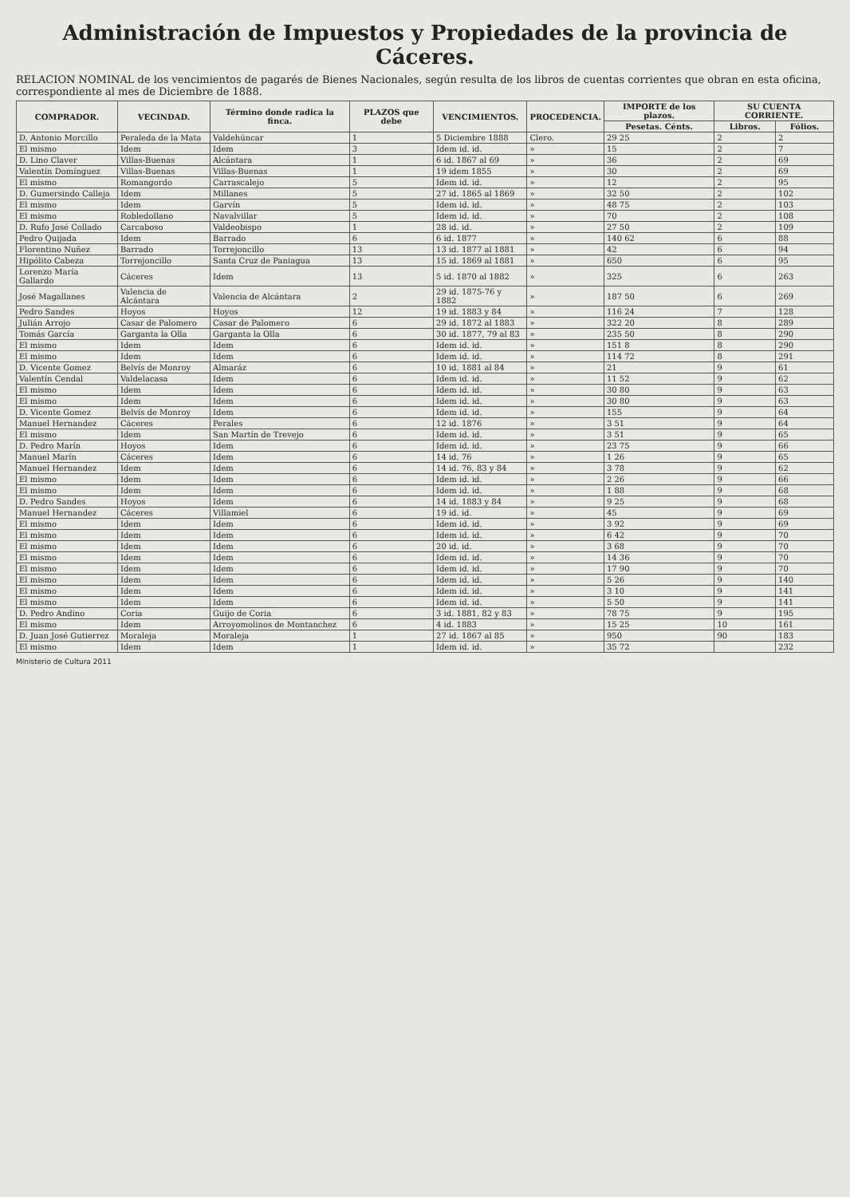Administración de Impuestos y Propiedades de la provincia de Cáceres.
RELACION NOMINAL de los vencimientos de pagarés de Bienes Nacionales, según resulta de los libros de cuentas corrientes que obran en esta oficina, correspondiente al mes de Diciembre de 1888.
| COMPRADOR. | VECINDAD. | Término donde radica la finca. | PLAZOS que debe | VENCIMIENTOS. | PROCEDENCIA. | IMPORTE de los plazos. | SU CUENTA CORRIENTE. | |
| --- | --- | --- | --- | --- | --- | --- | --- | --- |
| | | | | | | Pesetas. Cénts. | Libros. | Fólios. |
| D. Antonio Morcillo | Peraleda de la Mata | Valdehúncar | 1 | 5 Diciembre 1888 | Clero. | 29 25 | 2 | 2 |
| El mismo | Idem | Idem | 3 | Idem id. id. | » | 15 | 2 | 7 |
| D. Lino Claver | Villas-Buenas | Alcántara | 1 | 6 id. 1867 al 69 | » | 36 | 2 | 69 |
| Valentín Domínguez | Villas-Buenas | Villas-Buenas | 1 | 19 idem 1855 | » | 30 | 2 | 69 |
| El mismo | Romangordo | Carrascalejo | 5 | Idem id. id. | » | 12 | 2 | 95 |
| D. Gumersindo Calleja | Idem | Millanes | 5 | 27 id. 1865 al 1869 | » | 32 50 | 2 | 102 |
| El mismo | Idem | Garvín | 5 | Idem id. id. | » | 48 75 | 2 | 103 |
| El mismo | Robledollano | Navalvillar | 5 | Idem id. id. | » | 70 | 2 | 108 |
| D. Rufo José Collado | Carcaboso | Valdeobispo | 1 | 28 id. id. | » | 27 50 | 2 | 109 |
| Pedro Quijada | Idem | Barrado | 6 | 6 id. 1877 | » | 140 62 | 6 | 88 |
| Florentino Nuñez | Barrado | Torrejoncillo | 13 | 13 id. 1877 al 1881 | » | 42 | 6 | 94 |
| Hipólito Cabeza | Torrejoncillo | Santa Cruz de Paniagua | 13 | 15 id. 1869 al 1881 | » | 650 | 6 | 95 |
| Lorenzo María Gallardo | Cáceres | Idem | 13 | 5 id. 1870 al 1882 | » | 325 | 6 | 263 |
| José Magallanes | Valencia de Alcántara | Valencia de Alcántara | 2 | 29 id. 1875-76 y 1882 | » | 187 50 | 6 | 269 |
| Pedro Sandes | Hoyos | Hoyos | 12 | 19 id. 1883 y 84 | » | 116 24 | 7 | 128 |
| Julián Arrojo | Casar de Palomero | Casar de Palomero | 6 | 29 id. 1872 al 1883 | » | 322 20 | 8 | 289 |
| Tomás García | Garganta la Olla | Garganta la Olla | 6 | 30 id. 1877, 79 al 83 | » | 235 50 | 8 | 290 |
| El mismo | Idem | Idem | 6 | Idem id. id. | » | 151 8 | 8 | 290 |
| El mismo | Idem | Idem | 6 | Idem id. id. | » | 114 72 | 8 | 291 |
| D. Vicente Gomez | Belvís de Monroy | Almaráz | 6 | 10 id. 1881 al 84 | » | 21 | 9 | 61 |
| Valentín Cendal | Valdelacasa | Idem | 6 | Idem id. id. | » | 11 52 | 9 | 62 |
| El mismo | Idem | Idem | 6 | Idem id. id. | » | 30 80 | 9 | 63 |
| El mismo | Idem | Idem | 6 | Idem id. id. | » | 30 80 | 9 | 63 |
| D. Vicente Gomez | Belvís de Monroy | Idem | 6 | Idem id. id. | » | 155 | 9 | 64 |
| Manuel Hernandez | Cáceres | Perales | 6 | 12 id. 1876 | » | 3 51 | 9 | 64 |
| El mismo | Idem | San Martín de Trevejo | 6 | Idem id. id. | » | 3 51 | 9 | 65 |
| D. Pedro Marín | Hoyos | Idem | 6 | Idem id. id. | » | 23 75 | 9 | 66 |
| Manuel Marín | Cáceres | Idem | 6 | 14 id. 76 | » | 1 26 | 9 | 65 |
| Manuel Hernandez | Idem | Idem | 6 | 14 id. 76, 83 y 84 | » | 3 78 | 9 | 62 |
| El mismo | Idem | Idem | 6 | Idem id. id. | » | 2 26 | 9 | 66 |
| El mismo | Idem | Idem | 6 | Idem id. id. | » | 1 88 | 9 | 68 |
| D. Pedro Sandes | Hoyos | Idem | 6 | 14 id. 1883 y 84 | » | 9 25 | 9 | 68 |
| Manuel Hernandez | Cáceres | Villamiel | 6 | 19 id. id. | » | 45 | 9 | 69 |
| El mismo | Idem | Idem | 6 | Idem id. id. | » | 3 92 | 9 | 69 |
| El mismo | Idem | Idem | 6 | Idem id. id. | » | 6 42 | 9 | 70 |
| El mismo | Idem | Idem | 6 | 20 id. id. | » | 3 68 | 9 | 70 |
| El mismo | Idem | Idem | 6 | Idem id. id. | » | 14 36 | 9 | 70 |
| El mismo | Idem | Idem | 6 | Idem id. id. | » | 17 90 | 9 | 70 |
| El mismo | Idem | Idem | 6 | Idem id. id. | » | 5 26 | 9 | 140 |
| El mismo | Idem | Idem | 6 | Idem id. id. | » | 3 10 | 9 | 141 |
| El mismo | Idem | Idem | 6 | Idem id. id. | » | 5 50 | 9 | 141 |
| D. Pedro Andino | Coria | Guijo de Coria | 6 | 3 id. 1881, 82 y 83 | » | 78 75 | 9 | 195 |
| El mismo | Idem | Arroyomolinos de Montanchez | 6 | 4 id. 1883 | » | 15 25 | 10 | 161 |
| D. Juan José Gutierrez | Moraleja | Moraleja | 1 | 27 id. 1867 al 85 | » | 950 | 90 | 183 |
| El mismo | Idem | Idem | 1 | Idem id. id. | » | 35 72 | | 232 |
Ministerio de Cultura 2011